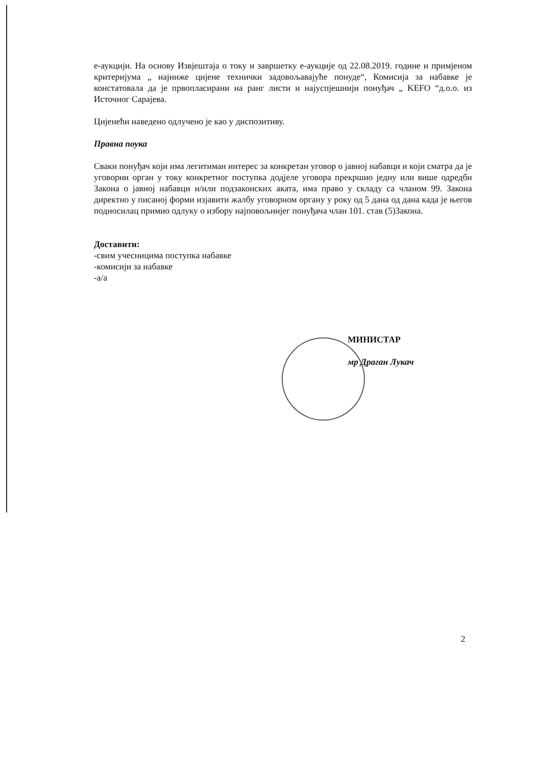е-аукцији. На основу Извјештаја о току и завршетку е-аукције од 22.08.2019. године и примјеном критеријума „ најниже цијене технички задовољавајуће понуде“, Комисија за набавке је констатовала да је првопласирани на ранг листи и најуспјешнији понуђач „ KEFO “д.о.о. из Источног Сарајева.
Цијенећи наведено одлучено је као у диспозитиву.
Правна поука
Сваки понуђач који има легитиман интерес за конкретан уговор о јавној набавци и који сматра да је уговорни орган у току конкретног поступка додјеле уговора прекршио једну или више одредби Закона о јавној набавци и/или подзаконских аката, има право у складу са чланом 99. Закона директно у писаној форми изјавити жалбу уговорном органу у року од 5 дана од дана када је његов подносилац примио одлуку о избору најповољнијег понуђача члан 101. став (5)Закона.
Доставити:
-свим учесницима поступка набавке
-комисији за набавке
-а/а
МИНИСТАР
мр Драган Лукач
2